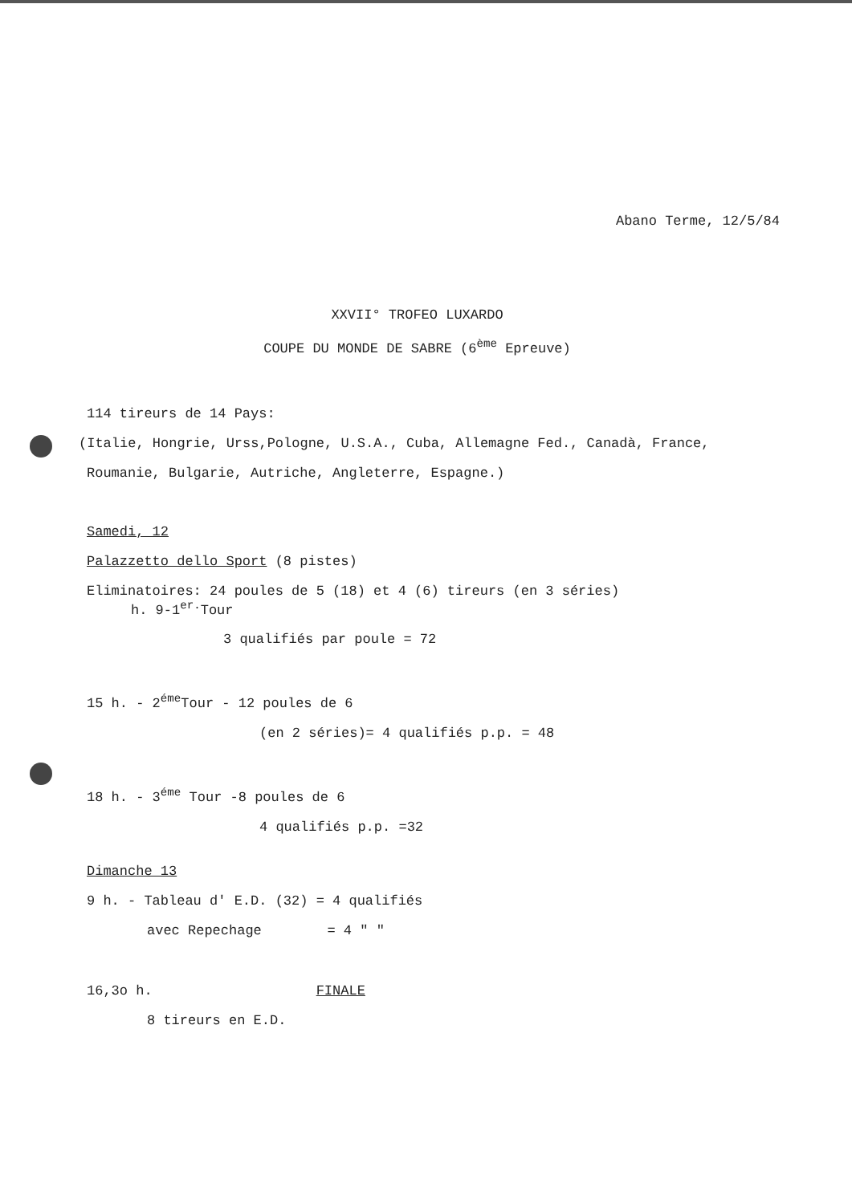Abano Terme, 12/5/84
XXVII° TROFEO LUXARDO
COUPE DU MONDE DE SABRE (6<sup>ème</sup> Epreuve)
114 tireurs de 14 Pays:
(Italie, Hongrie, Urss,Pologne, U.S.A., Cuba, Allemagne Fed., Canadà, France,
Roumanie, Bulgarie, Autriche, Angleterre, Espagne.)
Samedi, 12
Palazzetto dello Sport (8 pistes)
Eliminatoires: 24 poules de 5 (18) et 4 (6) tireurs (en 3 séries)
h. 9-1<sup>er.</sup>Tour
3 qualifiés par poule = 72
15 h. - 2<sup>éme</sup>Tour - 12 poules de 6
(en 2 séries)= 4 qualifiés p.p. = 48
18 h. - 3<sup>éme</sup> Tour -8 poules de 6
4 qualifiés p.p. =32
Dimanche 13
9 h. - Tableau d' E.D. (32) = 4 qualifiés
avec Repechage = 4 " "
16,3o h. FINALE
8 tireurs en E.D.